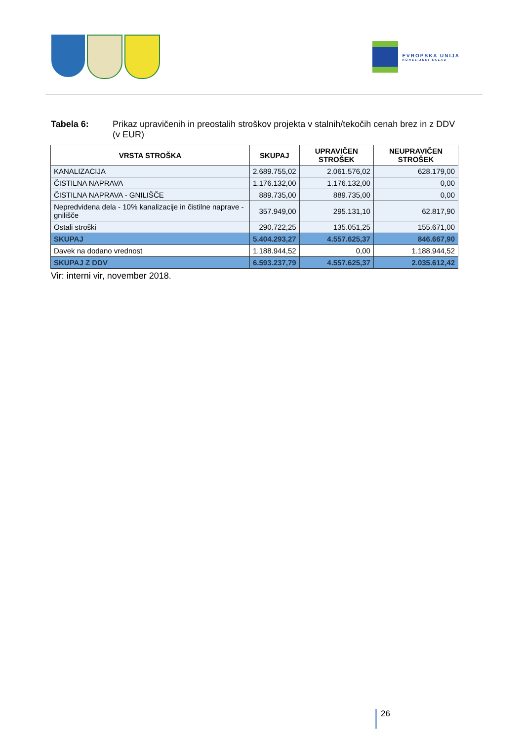EVROPSKA UNIJA
KOHEZIJSKI SKLAD
Tabela 6: Prikaz upravičenih in preostalih stroškov projekta v stalnih/tekočih cenah brez in z DDV (v EUR)
| VRSTA STROŠKA | SKUPAJ | UPRAVIČEN STROŠEK | NEUPRAVIČEN STROŠEK |
| --- | --- | --- | --- |
| KANALIZACIJA | 2.689.755,02 | 2.061.576,02 | 628.179,00 |
| ČISTILNA NAPRAVA | 1.176.132,00 | 1.176.132,00 | 0,00 |
| ČISTILNA NAPRAVA - GNILIŠČE | 889.735,00 | 889.735,00 | 0,00 |
| Nepredvidena dela - 10% kanalizacije in čistilne naprave - gnilišče | 357.949,00 | 295.131,10 | 62.817,90 |
| Ostali stroški | 290.722,25 | 135.051,25 | 155.671,00 |
| SKUPAJ | 5.404.293,27 | 4.557.625,37 | 846.667,90 |
| Davek na dodano vrednost | 1.188.944,52 | 0,00 | 1.188.944,52 |
| SKUPAJ Z DDV | 6.593.237,79 | 4.557.625,37 | 2.035.612,42 |
Vir: interni vir, november 2018.
26